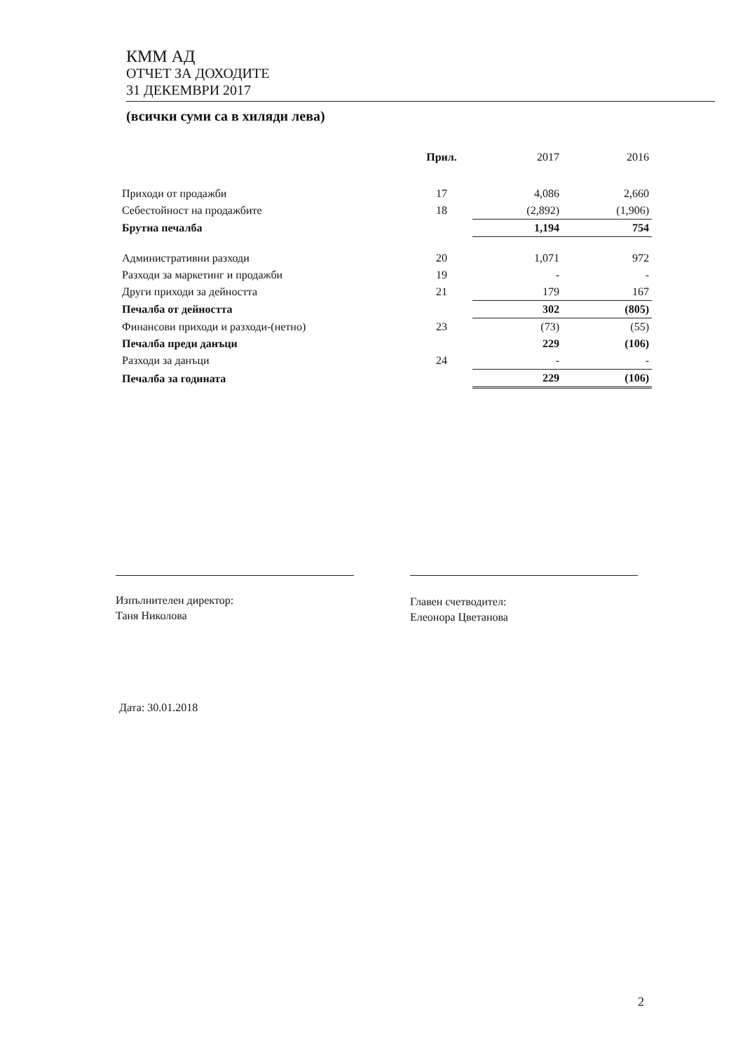КММ АД
ОТЧЕТ ЗА ДОХОДИТЕ
31 ДЕКЕМВРИ 2017
(всички суми са в хиляди лева)
| | Прил. | 2017 | 2016 |
| --- | --- | --- | --- |
| Приходи от продажби | 17 | 4,086 | 2,660 |
| Себестойност на продажбите | 18 | (2,892) | (1,906) |
| Брутна печалба | | 1,194 | 754 |
| Административни разходи | 20 | 1,071 | 972 |
| Разходи за маркетинг и продажби | 19 | - | - |
| Други приходи за дейността | 21 | 179 | 167 |
| Печалба от дейността | | 302 | (805) |
| Финансови приходи и разходи-(нетно) | 23 | (73) | (55) |
| Печалба преди данъци | | 229 | (106) |
| Разходи за данъци | 24 | - | - |
| Печалба за годината | | 229 | (106) |
Изпълнителен директор:
Таня Николова
Главен счетводител:
Елеонора Цветанова
Дата: 30.01.2018
2